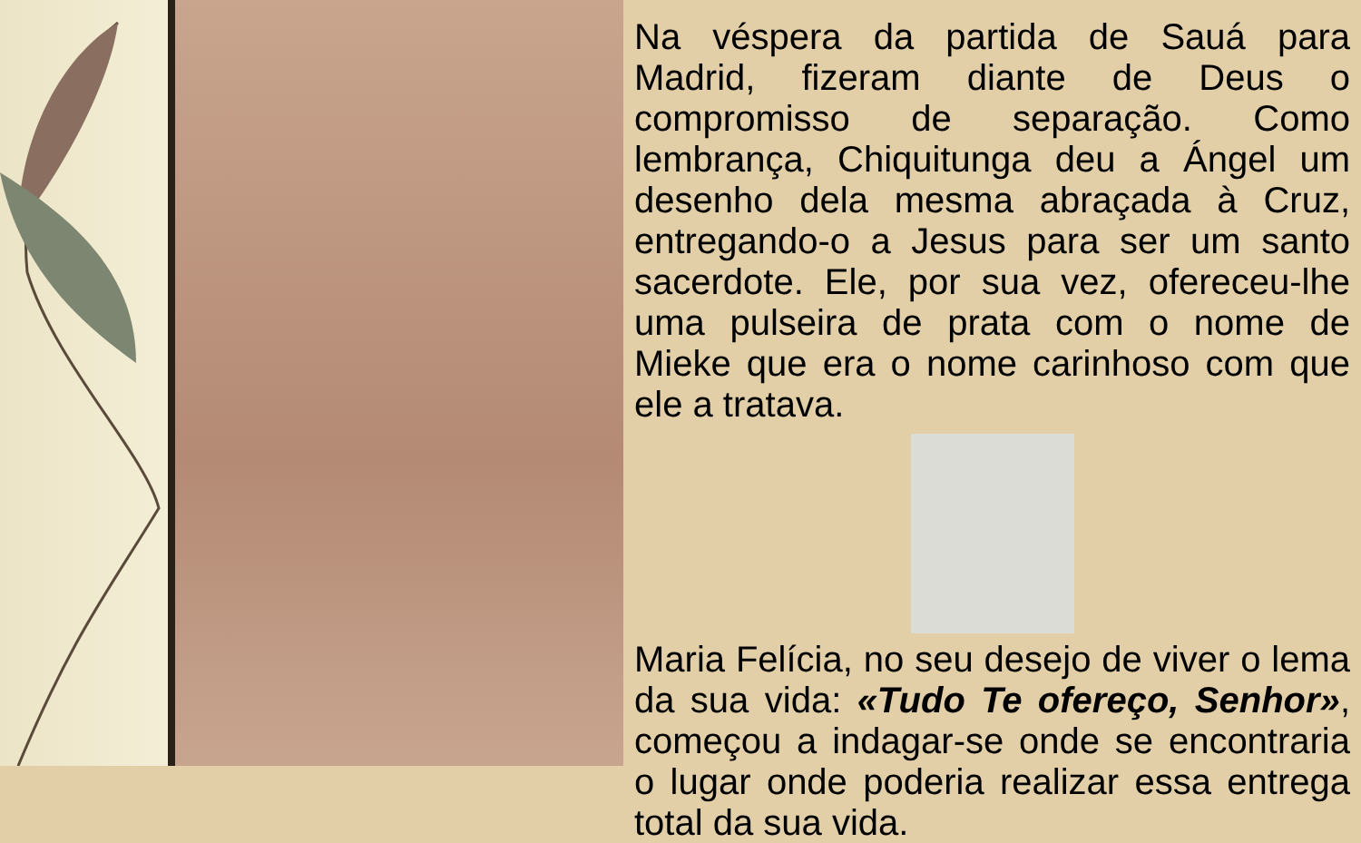Na véspera da partida de Sauá para Madrid, fizeram diante de Deus o compromisso de separação. Como lembrança, Chiquitunga deu a Ángel um desenho dela mesma abraçada à Cruz, entregando-o a Jesus para ser um santo sacerdote. Ele, por sua vez, ofereceu-lhe uma pulseira de prata com o nome de Mieke que era o nome carinhoso com que ele a tratava.
Maria Felícia, no seu desejo de viver o lema da sua vida: «Tudo Te ofereço, Senhor», começou a indagar-se onde se encontraria o lugar onde poderia realizar essa entrega total da sua vida.